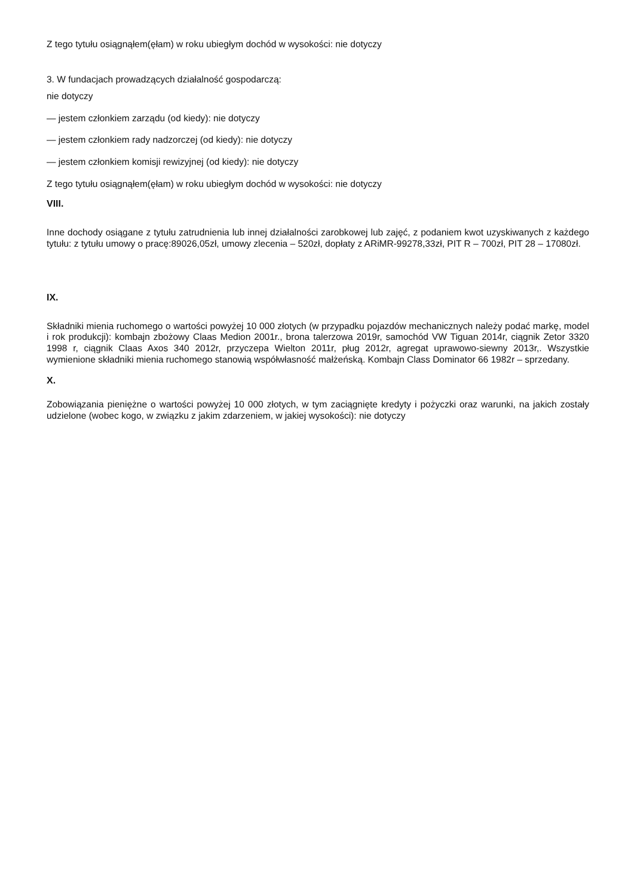Z tego tytułu osiągnąłem(ęłam) w roku ubiegłym dochód w wysokości: nie dotyczy
3. W fundacjach prowadzących działalność gospodarczą:
nie dotyczy
— jestem członkiem zarządu (od kiedy): nie dotyczy
— jestem członkiem rady nadzorczej (od kiedy): nie dotyczy
— jestem członkiem komisji rewizyjnej (od kiedy): nie dotyczy
Z tego tytułu osiągnąłem(ęłam) w roku ubiegłym dochód w wysokości: nie dotyczy
VIII.
Inne dochody osiągane z tytułu zatrudnienia lub innej działalności zarobkowej lub zajęć, z podaniem kwot uzyskiwanych z każdego tytułu: z tytułu umowy o pracę:89026,05zł, umowy zlecenia – 520zł, dopłaty z ARiMR-99278,33zł, PIT R – 700zł, PIT 28 – 17080zł.
IX.
Składniki mienia ruchomego o wartości powyżej 10 000 złotych (w przypadku pojazdów mechanicznych należy podać markę, model i rok produkcji): kombajn zbożowy Claas Medion 2001r., brona talerzowa 2019r, samochód VW Tiguan 2014r, ciągnik Zetor 3320 1998 r, ciągnik Claas Axos 340 2012r, przyczepa Wielton 2011r, pług 2012r, agregat uprawowo-siewny 2013r,. Wszystkie wymienione składniki mienia ruchomego stanowią współwłasność małżeńską. Kombajn Class Dominator 66 1982r – sprzedany.
X.
Zobowiązania pieniężne o wartości powyżej 10 000 złotych, w tym zaciągnięte kredyty i pożyczki oraz warunki, na jakich zostały udzielone (wobec kogo, w związku z jakim zdarzeniem, w jakiej wysokości): nie dotyczy